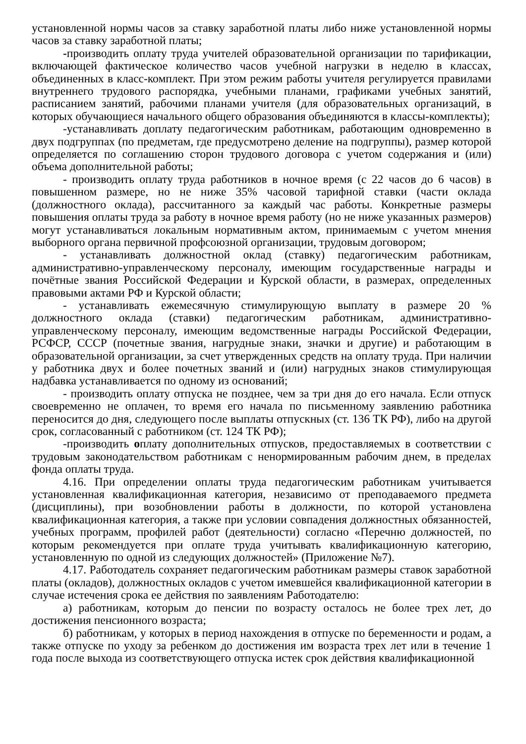установленной нормы часов за ставку заработной платы либо ниже установленной нормы часов за ставку заработной платы;
-производить оплату труда учителей образовательной организации по тарификации, включающей фактическое количество часов учебной нагрузки в неделю в классах, объединенных в класс-комплект. При этом режим работы учителя регулируется правилами внутреннего трудового распорядка, учебными планами, графиками учебных занятий, расписанием занятий, рабочими планами учителя (для образовательных организаций, в которых обучающиеся начального общего образования объединяются в классы-комплекты);
-устанавливать доплату педагогическим работникам, работающим одновременно в двух подгруппах (по предметам, где предусмотрено деление на подгруппы), размер которой определяется по соглашению сторон трудового договора с учетом содержания и (или) объема дополнительной работы;
- производить оплату труда работников в ночное время (с 22 часов до 6 часов) в повышенном размере, но не ниже 35% часовой тарифной ставки (части оклада (должностного оклада), рассчитанного за каждый час работы. Конкретные размеры повышения оплаты труда за работу в ночное время работу (но не ниже указанных размеров) могут устанавливаться локальным нормативным актом, принимаемым с учетом мнения выборного органа первичной профсоюзной организации, трудовым договором;
- устанавливать должностной оклад (ставку) педагогическим работникам, административно-управленческому персоналу, имеющим государственные награды и почётные звания Российской Федерации и Курской области, в размерах, определенных правовыми актами РФ и Курской области;
- устанавливать ежемесячную стимулирующую выплату в размере 20 % должностного оклада (ставки) педагогическим работникам, административно-управленческому персоналу, имеющим ведомственные награды Российской Федерации, РСФСР, СССР (почетные звания, нагрудные знаки, значки и другие) и работающим в образовательной организации, за счет утвержденных средств на оплату труда. При наличии у работника двух и более почетных званий и (или) нагрудных знаков стимулирующая надбавка устанавливается по одному из оснований;
- производить оплату отпуска не позднее, чем за три дня до его начала. Если отпуск своевременно не оплачен, то время его начала по письменному заявлению работника переносится до дня, следующего после выплаты отпускных (ст. 136 ТК РФ), либо на другой срок, согласованный с работником (ст. 124 ТК РФ);
-производить оплату дополнительных отпусков, предоставляемых в соответствии с трудовым законодательством работникам с ненормированным рабочим днем, в пределах фонда оплаты труда.
4.16. При определении оплаты труда педагогическим работникам учитывается установленная квалификационная категория, независимо от преподаваемого предмета (дисциплины), при возобновлении работы в должности, по которой установлена квалификационная категория, а также при условии совпадения должностных обязанностей, учебных программ, профилей работ (деятельности) согласно «Перечню должностей, по которым рекомендуется при оплате труда учитывать квалификационную категорию, установленную по одной из следующих должностей» (Приложение №7).
4.17. Работодатель сохраняет педагогическим работникам размеры ставок заработной платы (окладов), должностных окладов с учетом имевшейся квалификационной категории в случае истечения срока ее действия по заявлениям Работодателю:
а) работникам, которым до пенсии по возрасту осталось не более трех лет, до достижения пенсионного возраста;
б) работникам, у которых в период нахождения в отпуске по беременности и родам, а также отпуске по уходу за ребенком до достижения им возраста трех лет или в течение 1 года после выхода из соответствующего отпуска истек срок действия квалификационной